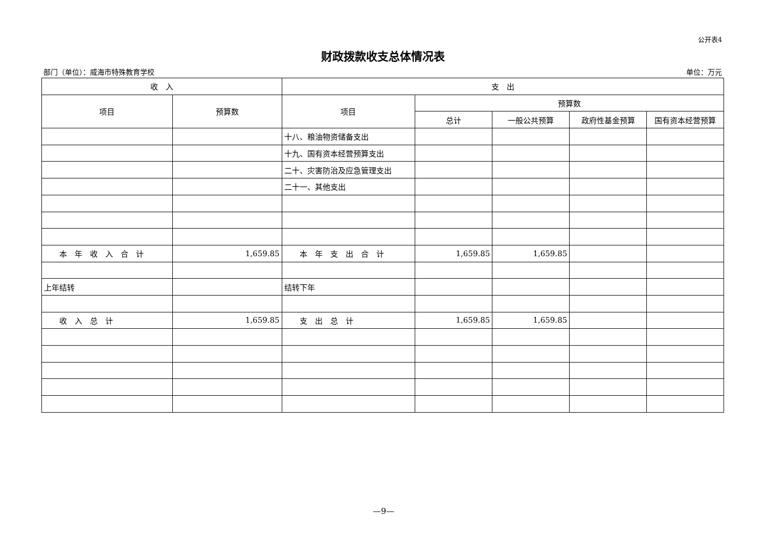公开表4
财政拨款收支总体情况表
部门（单位）：威海市特殊教育学校 单位：万元
| 收 入 | | 支 出 | | | | |
| --- | --- | --- | --- | --- | --- | --- |
| 项目 | 预算数 | 项目 | 预算数 | | | |
| | | | 总计 | 一般公共预算 | 政府性基金预算 | 国有资本经营预算 |
| | | 十八、粮油物资储备支出 | | | | |
| | | 十九、国有资本经营预算支出 | | | | |
| | | 二十、灾害防治及应急管理支出 | | | | |
| | | 二十一、其他支出 | | | | |
| 本 年 收 入 合 计 | 1,659.85 | 本 年 支 出 合 计 | 1,659.85 | 1,659.85 | | |
| 上年结转 | | 结转下年 | | | | |
| 收 入 总 计 | 1,659.85 | 支 出 总 计 | 1,659.85 | 1,659.85 | | |
—9—